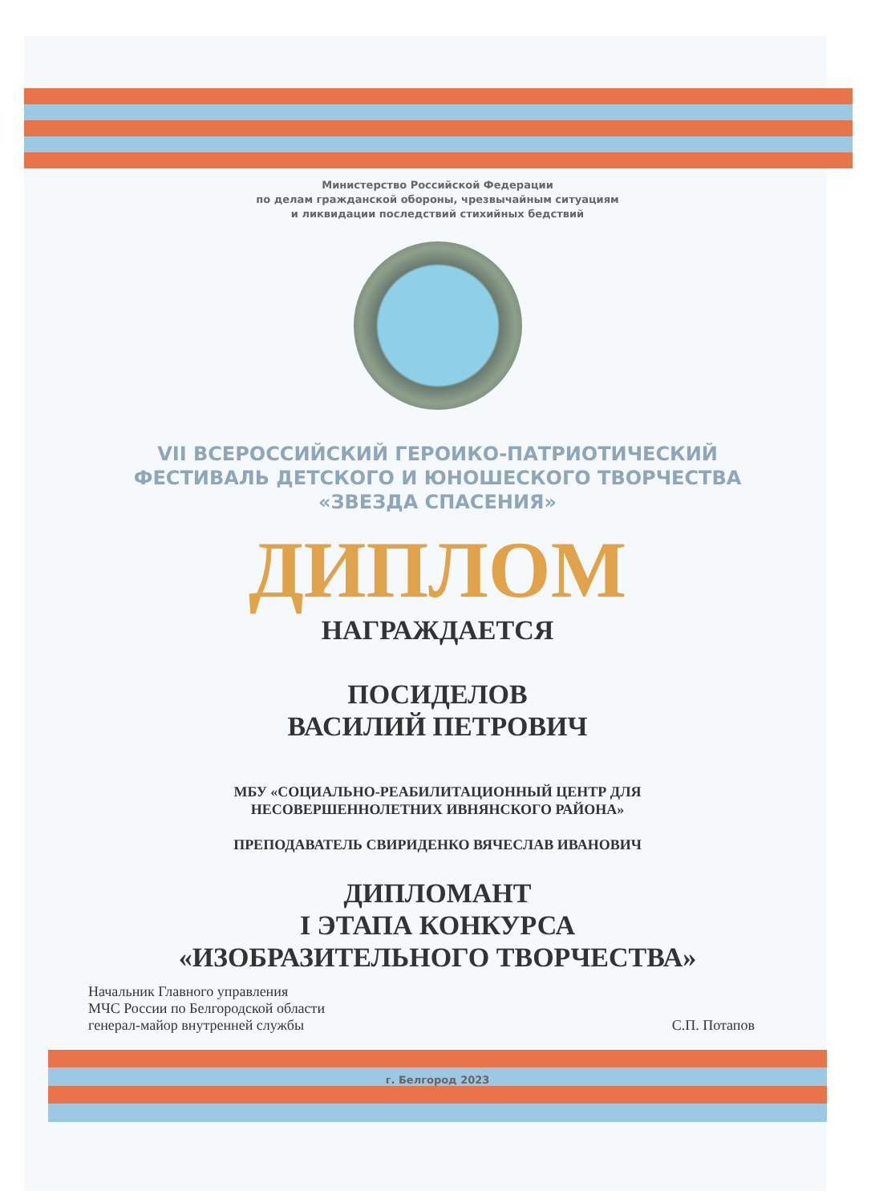Министерство Российской Федерации
по делам гражданской обороны, чрезвычайным ситуациям
и ликвидации последствий стихийных бедствий
VII ВСЕРОССИЙСКИЙ ГЕРОИКО-ПАТРИОТИЧЕСКИЙ
ФЕСТИВАЛЬ ДЕТСКОГО И ЮНОШЕСКОГО ТВОРЧЕСТВА
«ЗВЕЗДА СПАСЕНИЯ»
ДИПЛОМ
НАГРАЖДАЕТСЯ
ПОСИДЕЛОВ
ВАСИЛИЙ ПЕТРОВИЧ
МБУ «СОЦИАЛЬНО-РЕАБИЛИТАЦИОННЫЙ ЦЕНТР ДЛЯ
НЕСОВЕРШЕННОЛЕТНИХ ИВНЯНСКОГО РАЙОНА»
ПРЕПОДАВАТЕЛЬ СВИРИДЕНКО ВЯЧЕСЛАВ ИВАНОВИЧ
ДИПЛОМАНТ
I ЭТАПА КОНКУРСА
«ИЗОБРАЗИТЕЛЬНОГО ТВОРЧЕСТВА»
Начальник Главного управления
МЧС России по Белгородской области
генерал-майор внутренней службы
С.П. Потапов
г. Белгород 2023